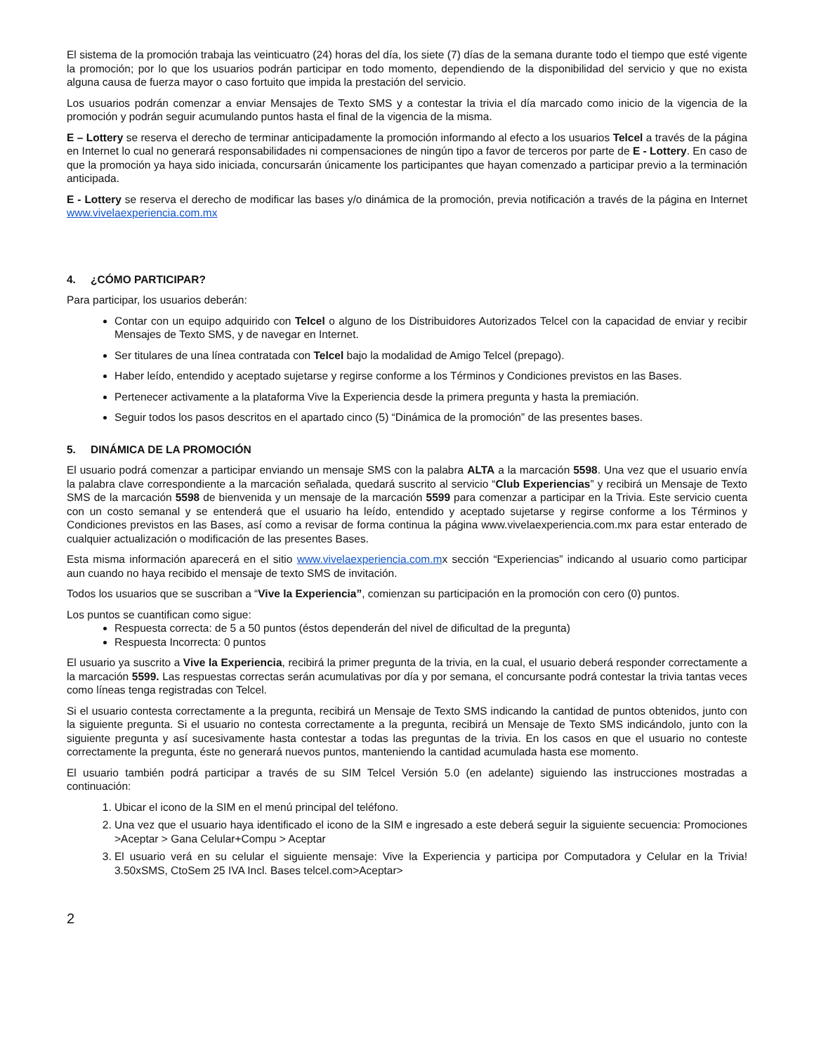El sistema de la promoción trabaja las veinticuatro (24) horas del día, los siete (7) días de la semana durante todo el tiempo que esté vigente la promoción; por lo que los usuarios podrán participar en todo momento, dependiendo de la disponibilidad del servicio y que no exista alguna causa de fuerza mayor o caso fortuito que impida la prestación del servicio.
Los usuarios podrán comenzar a enviar Mensajes de Texto SMS y a contestar la trivia el día marcado como inicio de la vigencia de la promoción y podrán seguir acumulando puntos hasta el final de la vigencia de la misma.
E – Lottery se reserva el derecho de terminar anticipadamente la promoción informando al efecto a los usuarios Telcel a través de la página en Internet lo cual no generará responsabilidades ni compensaciones de ningún tipo a favor de terceros por parte de E - Lottery. En caso de que la promoción ya haya sido iniciada, concursarán únicamente los participantes que hayan comenzado a participar previo a la terminación anticipada.
E - Lottery se reserva el derecho de modificar las bases y/o dinámica de la promoción, previa notificación a través de la página en Internet www.vivelaexperiencia.com.mx
4. ¿CÓMO PARTICIPAR?
Para participar, los usuarios deberán:
Contar con un equipo adquirido con Telcel o alguno de los Distribuidores Autorizados Telcel con la capacidad de enviar y recibir Mensajes de Texto SMS, y de navegar en Internet.
Ser titulares de una línea contratada con Telcel bajo la modalidad de Amigo Telcel (prepago).
Haber leído, entendido y aceptado sujetarse y regirse conforme a los Términos y Condiciones previstos en las Bases.
Pertenecer activamente a la plataforma Vive la Experiencia desde la primera pregunta y hasta la premiación.
Seguir todos los pasos descritos en el apartado cinco (5) “Dinámica de la promoción” de las presentes bases.
5. DINÁMICA DE LA PROMOCIÓN
El usuario podrá comenzar a participar enviando un mensaje SMS con la palabra ALTA a la marcación 5598. Una vez que el usuario envía la palabra clave correspondiente a la marcación señalada, quedará suscrito al servicio “Club Experiencias” y recibirá un Mensaje de Texto SMS de la marcación 5598 de bienvenida y un mensaje de la marcación 5599 para comenzar a participar en la Trivia. Este servicio cuenta con un costo semanal y se entenderá que el usuario ha leído, entendido y aceptado sujetarse y regirse conforme a los Términos y Condiciones previstos en las Bases, así como a revisar de forma continua la página www.vivelaexperiencia.com.mx para estar enterado de cualquier actualización o modificación de las presentes Bases.
Esta misma información aparecerá en el sitio www.vivelaexperiencia.com.mx sección “Experiencias” indicando al usuario como participar aun cuando no haya recibido el mensaje de texto SMS de invitación.
Todos los usuarios que se suscriban a “Vive la Experiencia”, comienzan su participación en la promoción con cero (0) puntos.
Los puntos se cuantifican como sigue:
Respuesta correcta: de 5 a 50 puntos (éstos dependerán del nivel de dificultad de la pregunta)
Respuesta Incorrecta: 0 puntos
El usuario ya suscrito a Vive la Experiencia, recibirá la primer pregunta de la trivia, en la cual, el usuario deberá responder correctamente a la marcación 5599. Las respuestas correctas serán acumulativas por día y por semana, el concursante podrá contestar la trivia tantas veces como líneas tenga registradas con Telcel.
Si el usuario contesta correctamente a la pregunta, recibirá un Mensaje de Texto SMS indicando la cantidad de puntos obtenidos, junto con la siguiente pregunta. Si el usuario no contesta correctamente a la pregunta, recibirá un Mensaje de Texto SMS indicándolo, junto con la siguiente pregunta y así sucesivamente hasta contestar a todas las preguntas de la trivia. En los casos en que el usuario no conteste correctamente la pregunta, éste no generará nuevos puntos, manteniendo la cantidad acumulada hasta ese momento.
El usuario también podrá participar a través de su SIM Telcel Versión 5.0 (en adelante) siguiendo las instrucciones mostradas a continuación:
1. Ubicar el icono de la SIM en el menú principal del teléfono.
2. Una vez que el usuario haya identificado el icono de la SIM e ingresado a este deberá seguir la siguiente secuencia: Promociones >Aceptar > Gana Celular+Compu > Aceptar
3. El usuario verá en su celular el siguiente mensaje: Vive la Experiencia y participa por Computadora y Celular en la Trivia! 3.50xSMS, CtoSem 25 IVA Incl. Bases telcel.com>Aceptar>
2